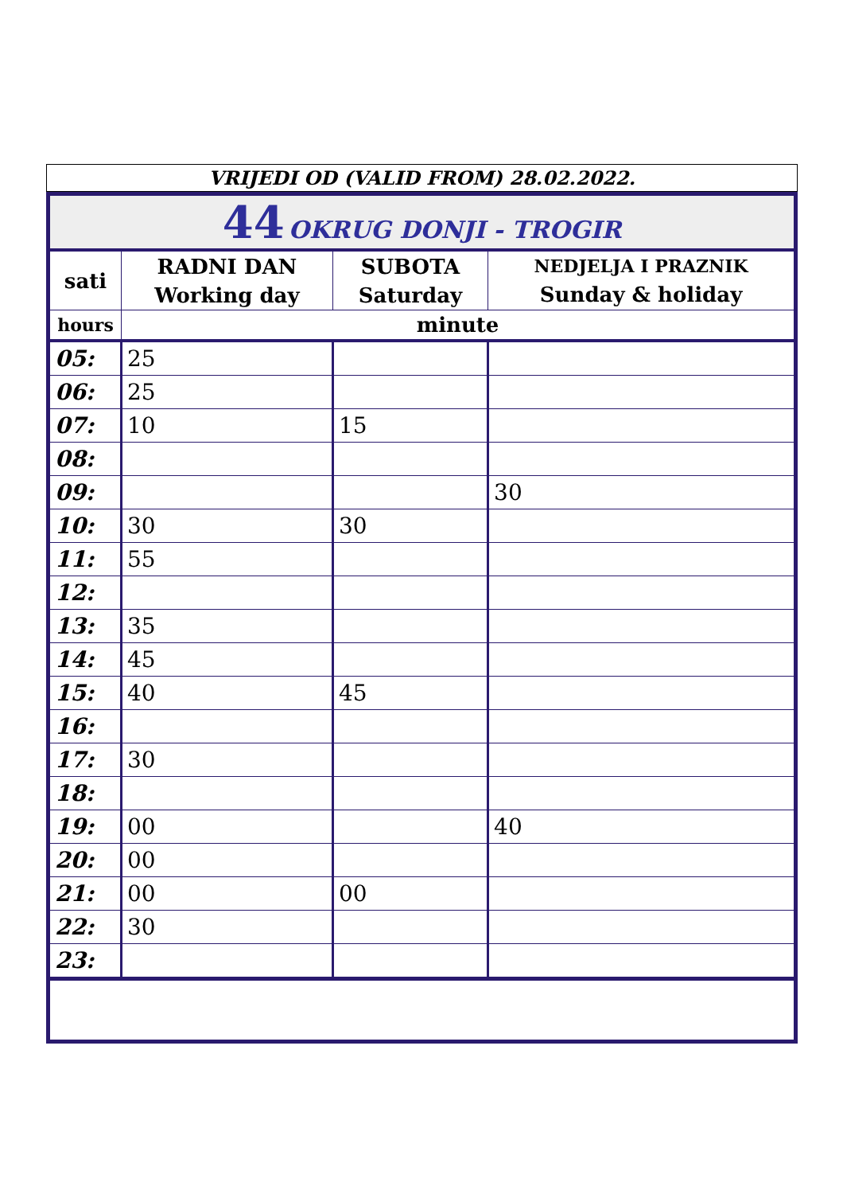VRIJEDI OD (VALID FROM) 28.02.2022.
| 44 OKRUG DONJI - TROGIR | | | |
| sati | RADNI DAN Working day | SUBOTA Saturday | NEDJELJA I PRAZNIK Sunday & holiday |
| hours | minute | | |
| 05: | 25 | | |
| 06: | 25 | | |
| 07: | 10 | 15 | |
| 08: | | | |
| 09: | | | 30 |
| 10: | 30 | 30 | |
| 11: | 55 | | |
| 12: | | | |
| 13: | 35 | | |
| 14: | 45 | | |
| 15: | 40 | 45 | |
| 16: | | | |
| 17: | 30 | | |
| 18: | | | |
| 19: | 00 | | 40 |
| 20: | 00 | | |
| 21: | 00 | 00 | |
| 22: | 30 | | |
| 23: | | | |